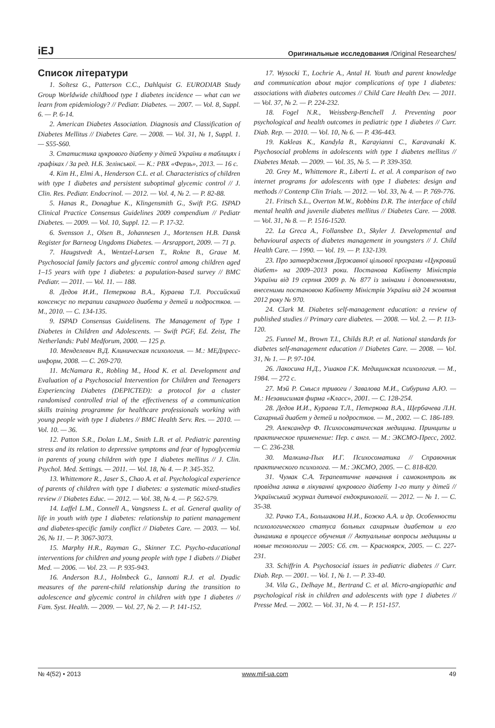iEJ Оригинальные исследования /Original Researches/
Список літератури
1. Soltesz G., Patterson C.C., Dahlquist G. EURODIAB Study Group Worldwide childhood type 1 diabetes incidence — what can we learn from epidemiology? // Pediatr. Diabetes. — 2007. — Vol. 8, Suppl. 6. — P. 6-14.
2. American Diabetes Association. Diagnosis and Classification of Diabetes Mellitus // Diabetes Care. — 2008. — Vol. 31, № 1, Suppl. 1. — S55-S60.
3. Статистика цукрового діабету у дітей України в таблицях і графіках / За ред. Н.Б. Зелінської. — К.: РВХ «Ферзь», 2013. — 16 с.
4. Kim H., Elmi A., Henderson C.L. et al. Characteristics of children with type 1 diabetes and persistent suboptimal glycemic control // J. Clin. Res. Pediatr. Endocrinol. — 2012. — Vol. 4, № 2. — P. 82-88.
5. Hanas R., Donaghue K., Klingensmith G., Swift P.G. ISPAD Clinical Practice Consensus Guidelines 2009 compendium // Pediatr Diabetes. — 2009. — Vol. 10, Suppl. 12. — P. 17-32.
6. Svensson J., Olsen B., Johannesen J., Mortensen H.B. Dansk Register for Barneog Ungdoms Diabetes. — Arsrapport, 2009. — 71 p.
7. Haugstvedt A., Wentzel-Larsen T., Rokne B., Graue M. Psychosocial family factors and glycemic control among children aged 1–15 years with type 1 diabetes: a population-based survey // BMC Pediatr. — 2011. — Vol. 11. — 188.
8. Дедов И.И., Петеркова В.А., Кураева Т.Л. Российский консенсус по терапии сахарного диабета у детей и подростков. — М., 2010. — С. 134-135.
9. ISPAD Consensus Guidelinens. The Management of Type 1 Diabetes in Children and Adolescents. — Swift PGF, Ed. Zeist, The Netherlands: Publ Medforum, 2000. — 125 p.
10. Менделевич В.Д. Клиническая психология. — М.: МЕДпресс-информ, 2008. — С. 269-270.
11. McNamara R., Robling M., Hood K. et al. Development and Evaluation of a Psychosocial Intervention for Children and Teenagers Experiencing Diabetes (DEPICTED): a protocol for a cluster randomised controlled trial of the effectiveness of a communication skills training programme for healthcare professionals working with young people with type 1 diabetes // BMC Health Serv. Res. — 2010. — Vol. 10. — 36.
12. Patton S.R., Dolan L.M., Smith L.B. et al. Pediatric parenting stress and its relation to depressive symptoms and fear of hypoglycemia in parents of young children with type 1 diabetes mellitus // J. Clin. Psychol. Med. Settings. — 2011. — Vol. 18, № 4. — P. 345-352.
13. Whittemore R., Jaser S., Chao A. et al. Psychological experience of parents of children with type 1 diabetes: a systematic mixed-studies review // Diabetes Educ. — 2012. — Vol. 38, № 4. — P. 562-579.
14. Laffel L.M., Connell A., Vangsness L. et al. General quality of life in youth with type 1 diabetes: relationship to patient management and diabetes-specific family conflict // Diabetes Care. — 2003. — Vol. 26, № 11. — P. 3067-3073.
15. Marphy H.R., Rayman G., Skinner T.C. Psycho-educational interventions for children and young people with type 1 diabets // Diabet Med. — 2006. — Vol. 23. — P. 935-943.
16. Anderson B.J., Holmbeck G., Iannotti R.J. et al. Dyadic measures of the parent-child relationship during the transition to adolescence and glycemic control in children with type 1 diabetes // Fam. Syst. Health. — 2009. — Vol. 27, № 2. — P. 141-152.
17. Wysocki T., Lochrie A., Antal H. Youth and parent knowledge and communication about major complications of type 1 diabetes: associations with diabetes outcomes // Child Care Health Dev. — 2011. — Vol. 37, № 2. — P. 224-232.
18. Fogel N.R., Weissberg-Benchell J. Preventing poor psychological and health outcomes in pediatric type 1 diabetes // Curr. Diab. Rep. — 2010. — Vol. 10, № 6. — P. 436-443.
19. Kakleas K., Kandyla B., Karayianni C., Karavanaki K. Psychosocial problems in adolescents with type 1 diabetes mellitus // Diabetes Metab. — 2009. — Vol. 35, № 5. — P. 339-350.
20. Grey M., Whittemore R., Liberti L. et al. A comparison of two internet programs for adolescents with type 1 diabetes: design and methods // Contemp Clin Trials. — 2012. — Vol. 33, № 4. — P. 769-776.
21. Fritsch S.L., Overton M.W., Robbins D.R. The interface of child mental health and juvenile diabetes mellitus // Diabetes Care. — 2008. — Vol. 31, № 8. — P. 1516-1520.
22. La Greca A., Follansbee D., Skyler J. Developmental and behavioural aspects of diabetes management in youngsters // J. Child Health Care. — 1990. — Vol. 19. — P. 132-139.
23. Про затвердження Державної цільової програми «Цукровий діабет» на 2009–2013 роки. Постанова Кабінету Міністрів України від 19 серпня 2009 р. № 877 із змінами і доповненнями, внесеними постановою Кабінету Міністрів України від 24 жовтня 2012 року № 970.
24. Clark M. Diabetes self-management education: a review of published studies // Primary care diabetes. — 2008. — Vol. 2. — P. 113-120.
25. Funnel M., Brown T.I., Childs B.P. et al. National standards for diabetes self-management education // Diabetes Care. — 2008. — Vol. 31, № 1. — P. 97-104.
26. Лакосина Н.Д., Ушаков Г.К. Медицинская психология. — М., 1984. — 272 с.
27. Мэй Р. Смысл тривоги / Завалова М.И., Сибурина А.Ю. — М.: Независимая фирма «Класс», 2001. — С. 128-254.
28. Дедов И.И., Кураева Т.Л., Петеркова В.А., Щербачева Л.Н. Сахарный диабет у детей и подростков. — М., 2002. — С. 186-189.
29. Александер Ф. Психосоматическая медицина. Принципы и практическое применение: Пер. с англ. — М.: ЭКСМО-Пресс, 2002. — С. 236-238.
30. Малкина-Пых И.Г. Психосоматика // Справочник практического психолога. — М.: ЭКСМО, 2005. — С. 818-820.
31. Чумак С.А. Терапевтичне навчання і самоконтроль як провідна ланка в лікуванні цукрового діабету 1-го типу у дітей // Український журнал дитячої ендокринології. — 2012. — № 1. — С. 35-38.
32. Рачко Т.А., Большакова Н.И., Божко А.А. и др. Особенности психологического статуса больных сахарным диабетом и его динамика в процессе обучения // Актуальные вопросы медицины и новые технологии — 2005: Сб. ст. — Красноярск, 2005. — С. 227-231.
33. Schiffrin A. Psychosocial issues in pediatric diabetes // Curr. Diab. Rep. — 2001. — Vol. 1, № 1. — P. 33-40.
34. Vila G., Delhaye M., Bertrand C. et al. Micro-angiopathic and psychological risk in children and adolescents with type 1 diabetes // Presse Med. — 2002. — Vol. 31, № 4. — P. 151-157.
№ 4(52) • 2013 www.mif-ua.com 49